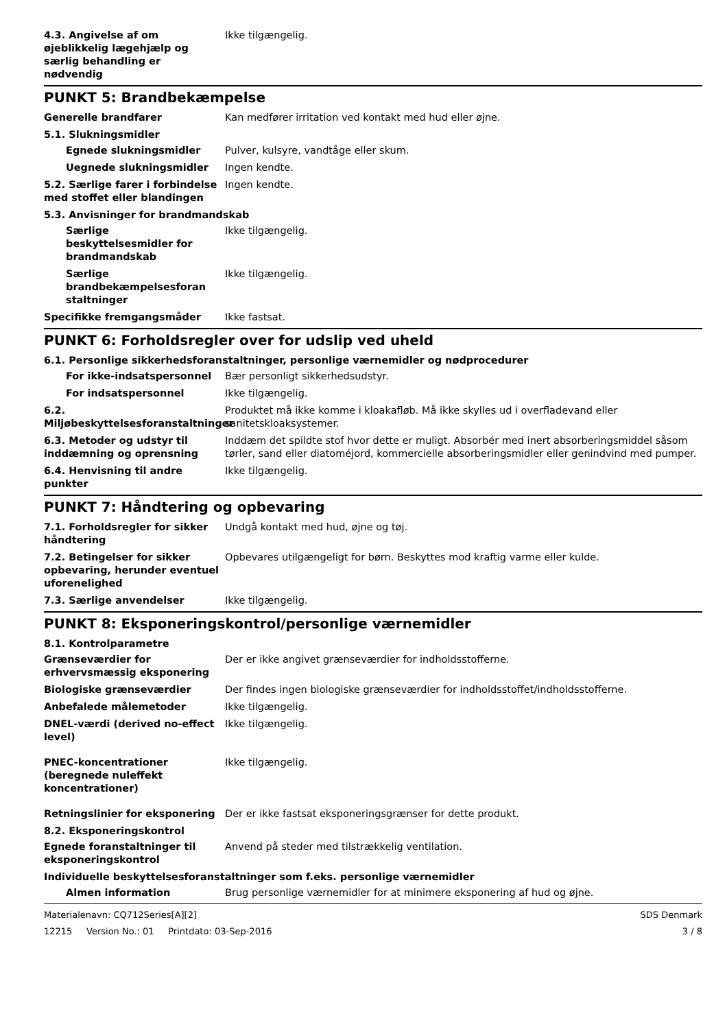4.3. Angivelse af om øjeblikkelig lægehjælp og særlig behandling er nødvendig
Ikke tilgængelig.
PUNKT 5: Brandbekæmpelse
Generelle brandfarer Kan medfører irritation ved kontakt med hud eller øjne.
5.1. Slukningsmidler
Egnede slukningsmidler Pulver, kulsyre, vandtåge eller skum.
Uegnede slukningsmidler Ingen kendte.
5.2. Særlige farer i forbindelse med stoffet eller blandingen
Ingen kendte.
5.3. Anvisninger for brandmandskab
Særlige beskyttelsesmidler for brandmandskab
Ikke tilgængelig.
Særlige brandbekæmpelsesforan staltninger
Ikke tilgængelig.
Specifikke fremgangsmåder Ikke fastsat.
PUNKT 6: Forholdsregler over for udslip ved uheld
6.1. Personlige sikkerhedsforanstaltninger, personlige værnemidler og nødprocedurer
For ikke-indsatspersonnel Bær personligt sikkerhedsudstyr.
For indsatspersonnel Ikke tilgængelig.
6.2. Miljøbeskyttelsesforanstaltninger
Produktet må ikke komme i kloakafløb. Må ikke skylles ud i overfladevand eller sanitetskloaksystemer.
6.3. Metoder og udstyr til inddæmning og oprensning
Inddæm det spildte stof hvor dette er muligt. Absorbér med inert absorberingsmiddel såsom tørler, sand eller diatoméjord, kommercielle absorberingsmidler eller genindvind med pumper.
6.4. Henvisning til andre punkter
Ikke tilgængelig.
PUNKT 7: Håndtering og opbevaring
7.1. Forholdsregler for sikker håndtering
Undgå kontakt med hud, øjne og tøj.
7.2. Betingelser for sikker opbevaring, herunder eventuel uforenelighed
Opbevares utilgængeligt for børn. Beskyttes mod kraftig varme eller kulde.
7.3. Særlige anvendelser Ikke tilgængelig.
PUNKT 8: Eksponeringskontrol/personlige værnemidler
8.1. Kontrolparametre
Grænseværdier for erhvervsmæssig eksponering
Der er ikke angivet grænseværdier for indholdsstofferne.
Biologiske grænseværdier Der findes ingen biologiske grænseværdier for indholdsstoffet/indholdsstofferne.
Anbefalede målemetoder Ikke tilgængelig.
DNEL-værdi (derived no-effect level)
Ikke tilgængelig.
PNEC-koncentrationer (beregnede nuleffekt koncentrationer)
Ikke tilgængelig.
Retningslinier for eksponering
Der er ikke fastsat eksponeringsgrænser for dette produkt.
8.2. Eksponeringskontrol
Egnede foranstaltninger til eksponeringskontrol
Anvend på steder med tilstrækkelig ventilation.
Individuelle beskyttelsesforanstaltninger som f.eks. personlige værnemidler
Almen information Brug personlige værnemidler for at minimere eksponering af hud og øjne.
Materialenavn: CQ712Series[A][2] SDS Denmark
12215 Version No.: 01 Printdato: 03-Sep-2016 3 / 8